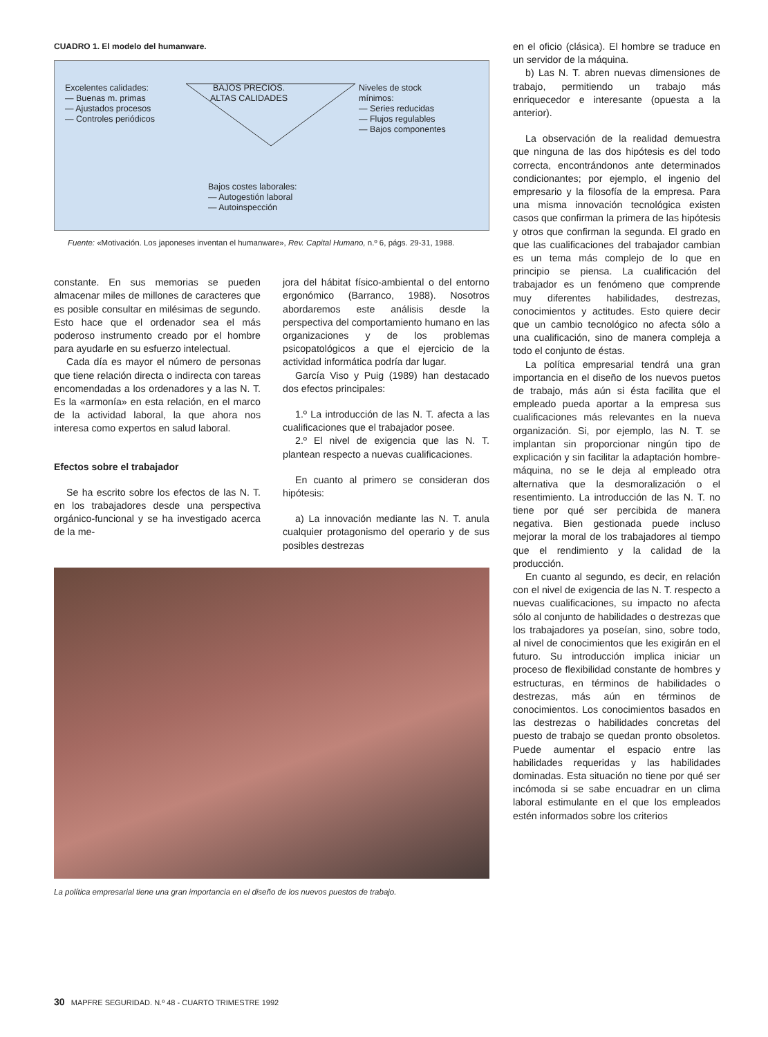CUADRO 1. El modelo del humanware.
BAJOS PRECIOS.
ALTAS CALIDADES
Excelentes calidades:
— Buenas m. primas
— Ajustados procesos
— Controles periódicos
Niveles de stock
mínimos:
— Series reducidas
— Flujos regulables
— Bajos componentes
Bajos costes laborales:
— Autogestión laboral
— Autoinspección
Fuente: «Motivación. Los japoneses inventan el humanware», Rev. Capital Humano, n.º 6, págs. 29-31, 1988.
constante. En sus memorias se pueden almacenar miles de millones de caracteres que es posible consultar en milésimas de segundo. Esto hace que el ordenador sea el más poderoso instrumento creado por el hombre para ayudarle en su esfuerzo intelectual.
Cada día es mayor el número de personas que tiene relación directa o indirecta con tareas encomendadas a los ordenadores y a las N. T. Es la «armonía» en esta relación, en el marco de la actividad laboral, la que ahora nos interesa como expertos en salud laboral.
Efectos sobre el trabajador
Se ha escrito sobre los efectos de las N. T. en los trabajadores desde una perspectiva orgánico-funcional y se ha investigado acerca de la me-
jora del hábitat físico-ambiental o del entorno ergonómico (Barranco, 1988). Nosotros abordaremos este análisis desde la perspectiva del comportamiento humano en las organizaciones y de los problemas psicopatológicos a que el ejercicio de la actividad informática podría dar lugar.
García Viso y Puig (1989) han destacado dos efectos principales:
1.º La introducción de las N. T. afecta a las cualificaciones que el trabajador posee.
2.º El nivel de exigencia que las N. T. plantean respecto a nuevas cualificaciones.
En cuanto al primero se consideran dos hipótesis:
a) La innovación mediante las N. T. anula cualquier protagonismo del operario y de sus posibles destrezas
La política empresarial tiene una gran importancia en el diseño de los nuevos puestos de trabajo.
en el oficio (clásica). El hombre se traduce en un servidor de la máquina.
b) Las N. T. abren nuevas dimensiones de trabajo, permitiendo un trabajo más enriquecedor e interesante (opuesta a la anterior).
La observación de la realidad demuestra que ninguna de las dos hipótesis es del todo correcta, encontrándonos ante determinados condicionantes; por ejemplo, el ingenio del empresario y la filosofía de la empresa. Para una misma innovación tecnológica existen casos que confirman la primera de las hipótesis y otros que confirman la segunda. El grado en que las cualificaciones del trabajador cambian es un tema más complejo de lo que en principio se piensa. La cualificación del trabajador es un fenómeno que comprende muy diferentes habilidades, destrezas, conocimientos y actitudes. Esto quiere decir que un cambio tecnológico no afecta sólo a una cualificación, sino de manera compleja a todo el conjunto de éstas.
La política empresarial tendrá una gran importancia en el diseño de los nuevos puetos de trabajo, más aún si ésta facilita que el empleado pueda aportar a la empresa sus cualificaciones más relevantes en la nueva organización. Si, por ejemplo, las N. T. se implantan sin proporcionar ningún tipo de explicación y sin facilitar la adaptación hombre-máquina, no se le deja al empleado otra alternativa que la desmoralización o el resentimiento. La introducción de las N. T. no tiene por qué ser percibida de manera negativa. Bien gestionada puede incluso mejorar la moral de los trabajadores al tiempo que el rendimiento y la calidad de la producción.
En cuanto al segundo, es decir, en relación con el nivel de exigencia de las N. T. respecto a nuevas cualificaciones, su impacto no afecta sólo al conjunto de habilidades o destrezas que los trabajadores ya poseían, sino, sobre todo, al nivel de conocimientos que les exigirán en el futuro. Su introducción implica iniciar un proceso de flexibilidad constante de hombres y estructuras, en términos de habilidades o destrezas, más aún en términos de conocimientos. Los conocimientos basados en las destrezas o habilidades concretas del puesto de trabajo se quedan pronto obsoletos. Puede aumentar el espacio entre las habilidades requeridas y las habilidades dominadas. Esta situación no tiene por qué ser incómoda si se sabe encuadrar en un clima laboral estimulante en el que los empleados estén informados sobre los criterios
30 MAPFRE SEGURIDAD. N.º 48 - CUARTO TRIMESTRE 1992